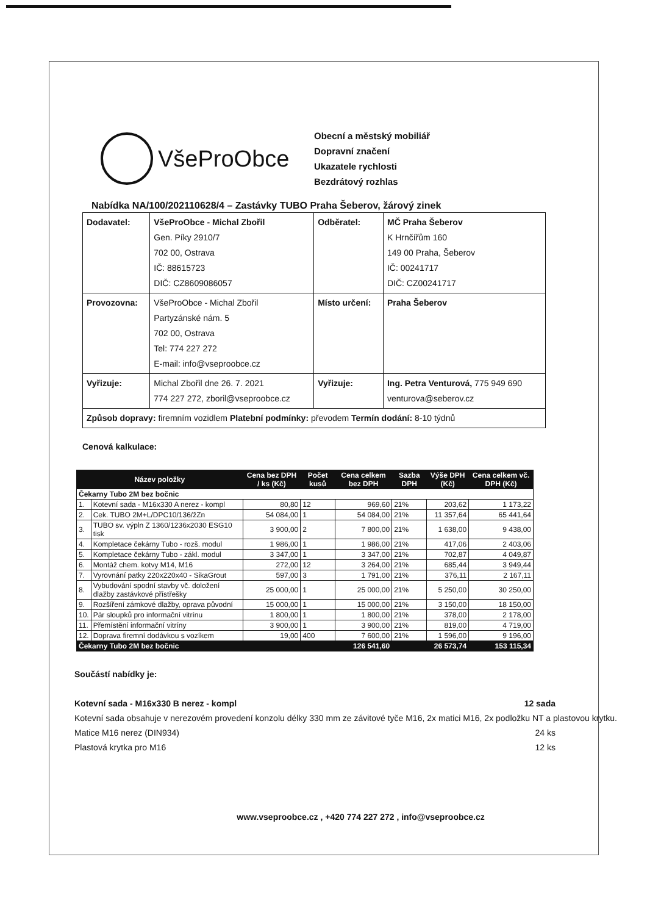VšeProObce
Obecní a městský mobiliář
Dopravní značení
Ukazatele rychlosti
Bezdrátový rozhlas
Nabídka NA/100/202110628/4 – Zastávky TUBO Praha Šeberov, žárový zinek
| Dodavatel: | VšeProObce - Michal Zbořil Gen. Píky 2910/7 702 00, Ostrava IČ: 88615723 DIČ: CZ8609086057 | Odběratel: | MČ Praha Šeberov K Hrnčířům 160 149 00 Praha, Šeberov IČ: 00241717 DIČ: CZ00241717 |
| Provozovna: | VšeProObce - Michal Zbořil Partyzánské nám. 5 702 00, Ostrava Tel: 774 227 272 E-mail: info@vseproobce.cz | Místo určení: | Praha Šeberov |
| Vyřizuje: | Michal Zbořil dne 26. 7. 2021 774 227 272, zboril@vseproobce.cz | Vyřizuje: | Ing. Petra Venturová, 775 949 690 venturova@seberov.cz |
| Způsob dopravy: firemním vozidlem Platební podmínky: převodem Termín dodání: 8-10 týdnů | | | |
Cenová kalkulace:
| Název položky | | Cena bez DPH / ks (Kč) | Počet kusů | Cena celkem bez DPH | Sazba DPH | Výše DPH (Kč) | Cena celkem vč. DPH (Kč) |
| --- | --- | --- | --- | --- | --- | --- | --- |
| Čekarny Tubo 2M bez bočnic | | | | | | | |
| 1. | Kotevní sada - M16x330 A nerez - kompl | 80,80 | 12 | 969,60 | 21% | 203,62 | 1 173,22 |
| 2. | Cek. TUBO 2M+L/DPC10/136/žZn | 54 084,00 | 1 | 54 084,00 | 21% | 11 357,64 | 65 441,64 |
| 3. | TUBO sv. výpln Z 1360/1236x2030 ESG10 tisk | 3 900,00 | 2 | 7 800,00 | 21% | 1 638,00 | 9 438,00 |
| 4. | Kompletace čekárny Tubo - rozš. modul | 1 986,00 | 1 | 1 986,00 | 21% | 417,06 | 2 403,06 |
| 5. | Kompletace čekárny Tubo - zákl. modul | 3 347,00 | 1 | 3 347,00 | 21% | 702,87 | 4 049,87 |
| 6. | Montáž chem. kotvy M14, M16 | 272,00 | 12 | 3 264,00 | 21% | 685,44 | 3 949,44 |
| 7. | Vyrovnání patky 220x220x40 - SikaGrout | 597,00 | 3 | 1 791,00 | 21% | 376,11 | 2 167,11 |
| 8. | Vybudování spodní stavby vč. doložení dlažby zastávkové přístřešky | 25 000,00 | 1 | 25 000,00 | 21% | 5 250,00 | 30 250,00 |
| 9. | Rozšíření zámkové dlažby, oprava původní | 15 000,00 | 1 | 15 000,00 | 21% | 3 150,00 | 18 150,00 |
| 10. | Pár sloupků pro informační vitrínu | 1 800,00 | 1 | 1 800,00 | 21% | 378,00 | 2 178,00 |
| 11. | Přemístění informační vitríny | 3 900,00 | 1 | 3 900,00 | 21% | 819,00 | 4 719,00 |
| 12. | Doprava firemní dodávkou s vozíkem | 19,00 | 400 | 7 600,00 | 21% | 1 596,00 | 9 196,00 |
| Čekarny Tubo 2M bez bočnic | | | | 126 541,60 | | 26 573,74 | 153 115,34 |
Součástí nabídky je:
Kotevní sada - M16x330 B nerez - kompl 12 sada
Kotevní sada obsahuje v nerezovém provedení konzolu délky 330 mm ze závitové tyče M16, 2x matici M16, 2x podložku NT a plastovou krytku.
Matice M16 nerez (DIN934) 24 ks
Plastová krytka pro M16 12 ks
www.vseproobce.cz , +420 774 227 272 , info@vseproobce.cz